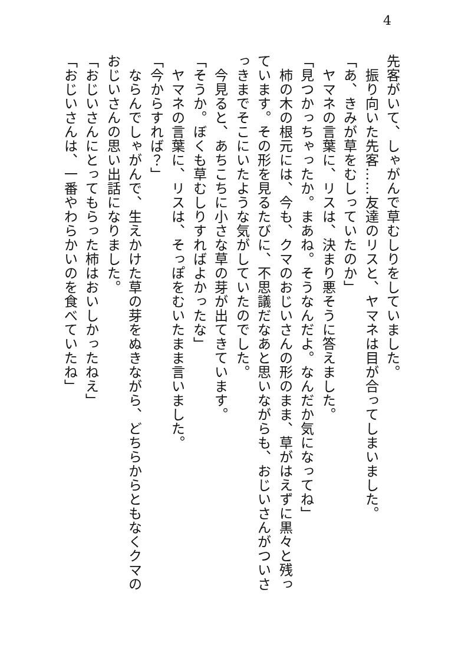4
先客がいて、しゃがんで草むしりをしていました。
　振り向いた先客……友達のリスと、ヤマネは目が合ってしまいました。
「あ、きみが草をむしっていたのか」
　ヤマネの言葉に、リスは、決まり悪そうに答えました。
「見つかっちゃったか。まあね。そうなんだよ。なんだか気になってね」
　柿の木の根元には、今も、クマのおじいさんの形のまま、草がはえずに黒々と残っています。その形を見るたびに、不思議だなあと思いながらも、おじいさんがついさっきまでそこにいたような気がしていたのでした。
　今見ると、あちこちに小さな草の芽が出てきています。
「そうか。ぼくも草むしりすればよかったな」
　ヤマネの言葉に、リスは、そっぽをむいたまま言いました。
「今からすれば？」
　ならんでしゃがんで、生えかけた草の芽をぬきながら、どちらからともなくクマのおじいさんの思い出話になりました。
「おじいさんにとってもらった柿はおいしかったねえ」
「おじいさんは、一番やわらかいのを食べていたね」